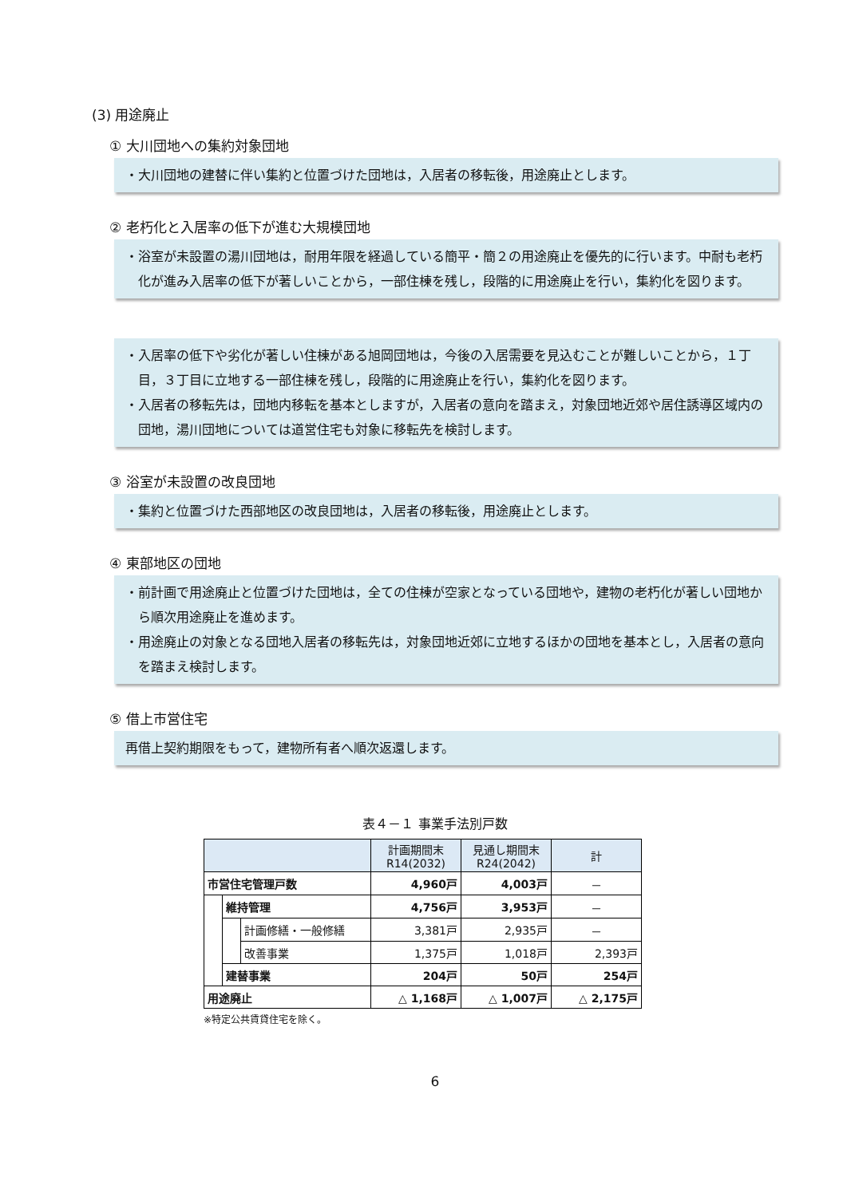(3) 用途廃止
① 大川団地への集約対象団地
・大川団地の建替に伴い集約と位置づけた団地は，入居者の移転後，用途廃止とします。
② 老朽化と入居率の低下が進む大規模団地
・浴室が未設置の湯川団地は，耐用年限を経過している簡平・簡２の用途廃止を優先的に行います。中耐も老朽化が進み入居率の低下が著しいことから，一部住棟を残し，段階的に用途廃止を行い，集約化を図ります。
・入居率の低下や劣化が著しい住棟がある旭岡団地は，今後の入居需要を見込むことが難しいことから，１丁目，３丁目に立地する一部住棟を残し，段階的に用途廃止を行い，集約化を図ります。
・入居者の移転先は，団地内移転を基本としますが，入居者の意向を踏まえ，対象団地近郊や居住誘導区域内の団地，湯川団地については道営住宅も対象に移転先を検討します。
③ 浴室が未設置の改良団地
・集約と位置づけた西部地区の改良団地は，入居者の移転後，用途廃止とします。
④ 東部地区の団地
・前計画で用途廃止と位置づけた団地は，全ての住棟が空家となっている団地や，建物の老朽化が著しい団地から順次用途廃止を進めます。
・用途廃止の対象となる団地入居者の移転先は，対象団地近郊に立地するほかの団地を基本とし，入居者の意向を踏まえ検討します。
⑤ 借上市営住宅
再借上契約期限をもって，建物所有者へ順次返還します。
表４－１ 事業手法別戸数
| | | | 計画期間末 R14(2032) | 見通し期間末 R24(2042) | 計 |
| --- | --- | --- | --- | --- | --- |
| 市営住宅管理戸数 | | | 4,960戸 | 4,003戸 | － |
| | 維持管理 | | 4,756戸 | 3,953戸 | － |
| | | 計画修繕・一般修繕 | 3,381戸 | 2,935戸 | － |
| | | 改善事業 | 1,375戸 | 1,018戸 | 2,393戸 |
| | 建替事業 | | 204戸 | 50戸 | 254戸 |
| 用途廃止 | | | △ 1,168戸 | △ 1,007戸 | △ 2,175戸 |
※特定公共賃貸住宅を除く。
6